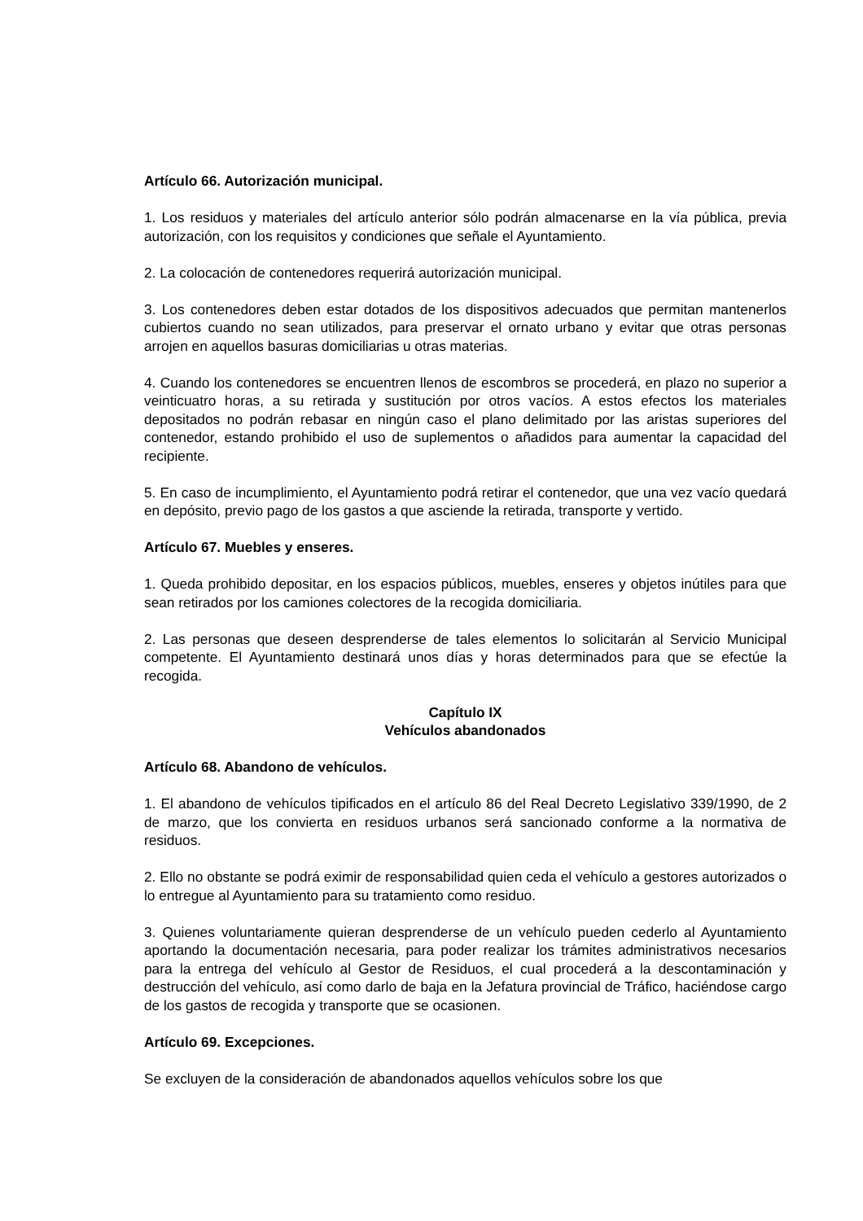Artículo 66. Autorización municipal.
1. Los residuos y materiales del artículo anterior sólo podrán almacenarse en la vía pública, previa autorización, con los requisitos y condiciones que señale el Ayuntamiento.
2. La colocación de contenedores requerirá autorización municipal.
3. Los contenedores deben estar dotados de los dispositivos adecuados que permitan mantenerlos cubiertos cuando no sean utilizados, para preservar el ornato urbano y evitar que otras personas arrojen en aquellos basuras domiciliarias u otras materias.
4. Cuando los contenedores se encuentren llenos de escombros se procederá, en plazo no superior a veinticuatro horas, a su retirada y sustitución por otros vacíos. A estos efectos los materiales depositados no podrán rebasar en ningún caso el plano delimitado por las aristas superiores del contenedor, estando prohibido el uso de suplementos o añadidos para aumentar la capacidad del recipiente.
5. En caso de incumplimiento, el Ayuntamiento podrá retirar el contenedor, que una vez vacío quedará en depósito, previo pago de los gastos a que asciende la retirada, transporte y vertido.
Artículo 67. Muebles y enseres.
1. Queda prohibido depositar, en los espacios públicos, muebles, enseres y objetos inútiles para que sean retirados por los camiones colectores de la recogida domiciliaria.
2. Las personas que deseen desprenderse de tales elementos lo solicitarán al Servicio Municipal competente. El Ayuntamiento destinará unos días y horas determinados para que se efectúe la recogida.
Capítulo IX
Vehículos abandonados
Artículo 68. Abandono de vehículos.
1. El abandono de vehículos tipificados en el artículo 86 del Real Decreto Legislativo 339/1990, de 2 de marzo, que los convierta en residuos urbanos será sancionado conforme a la normativa de residuos.
2. Ello no obstante se podrá eximir de responsabilidad quien ceda el vehículo a gestores autorizados o lo entregue al Ayuntamiento para su tratamiento como residuo.
3. Quienes voluntariamente quieran desprenderse de un vehículo pueden cederlo al Ayuntamiento aportando la documentación necesaria, para poder realizar los trámites administrativos necesarios para la entrega del vehículo al Gestor de Residuos, el cual procederá a la descontaminación y destrucción del vehículo, así como darlo de baja en la Jefatura provincial de Tráfico, haciéndose cargo de los gastos de recogida y transporte que se ocasionen.
Artículo 69. Excepciones.
Se excluyen de la consideración de abandonados aquellos vehículos sobre los que